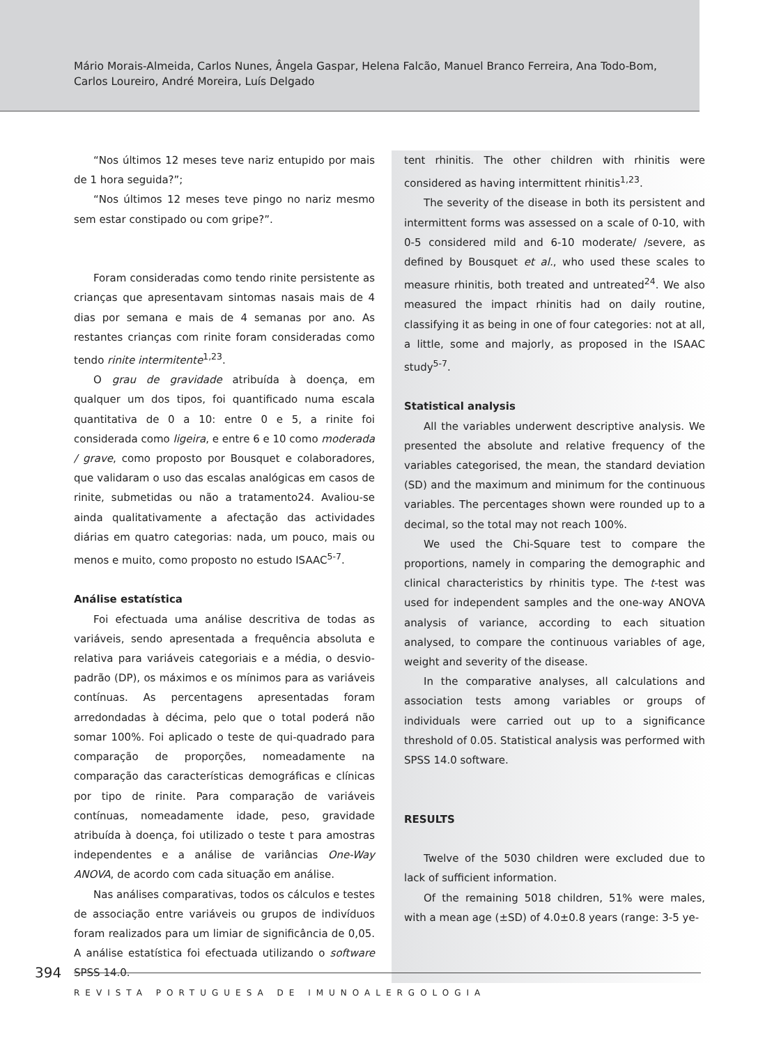Mário Morais-Almeida, Carlos Nunes, Ângela Gaspar, Helena Falcão, Manuel Branco Ferreira, Ana Todo-Bom,
Carlos Loureiro, André Moreira, Luís Delgado
“Nos últimos 12 meses teve nariz entupido por mais de 1 hora seguida?”;
“Nos últimos 12 meses teve pingo no nariz mesmo sem estar constipado ou com gripe?”.
Foram consideradas como tendo rinite persistente as crianças que apresentavam sintomas nasais mais de 4 dias por semana e mais de 4 semanas por ano. As restantes crianças com rinite foram consideradas como tendo rinite intermitente<sup>1,23</sup>.
O grau de gravidade atribuída à doença, em qualquer um dos tipos, foi quantificado numa escala quantitativa de 0 a 10: entre 0 e 5, a rinite foi considerada como ligeira, e entre 6 e 10 como moderada / grave, como proposto por Bousquet e colaboradores, que validaram o uso das escalas analógicas em casos de rinite, submetidas ou não a tratamento24. Avaliou-se ainda qualitativamente a afectação das actividades diárias em quatro categorias: nada, um pouco, mais ou menos e muito, como proposto no estudo ISAAC<sup>5-7</sup>.
Análise estatística
Foi efectuada uma análise descritiva de todas as variáveis, sendo apresentada a frequência absoluta e relativa para variáveis categoriais e a média, o desvio-padrão (DP), os máximos e os mínimos para as variáveis contínuas. As percentagens apresentadas foram arredondadas à décima, pelo que o total poderá não somar 100%. Foi aplicado o teste de qui-quadrado para comparação de proporções, nomeadamente na comparação das características demográficas e clínicas por tipo de rinite. Para comparação de variáveis contínuas, nomeadamente idade, peso, gravidade atribuída à doença, foi utilizado o teste t para amostras independentes e a análise de variâncias One-Way ANOVA, de acordo com cada situação em análise.
Nas análises comparativas, todos os cálculos e testes de associação entre variáveis ou grupos de indivíduos foram realizados para um limiar de significância de 0,05. A análise estatística foi efectuada utilizando o software SPSS 14.0.
tent rhinitis. The other children with rhinitis were considered as having intermittent rhinitis<sup>1,23</sup>.
The severity of the disease in both its persistent and intermittent forms was assessed on a scale of 0-10, with 0-5 considered mild and 6-10 moderate/ /severe, as defined by Bousquet et al., who used these scales to measure rhinitis, both treated and untreated<sup>24</sup>. We also measured the impact rhinitis had on daily routine, classifying it as being in one of four categories: not at all, a little, some and majorly, as proposed in the ISAAC study<sup>5-7</sup>.
Statistical analysis
All the variables underwent descriptive analysis. We presented the absolute and relative frequency of the variables categorised, the mean, the standard deviation (SD) and the maximum and minimum for the continuous variables. The percentages shown were rounded up to a decimal, so the total may not reach 100%.
We used the Chi-Square test to compare the proportions, namely in comparing the demographic and clinical characteristics by rhinitis type. The t-test was used for independent samples and the one-way ANOVA analysis of variance, according to each situation analysed, to compare the continuous variables of age, weight and severity of the disease.
In the comparative analyses, all calculations and association tests among variables or groups of individuals were carried out up to a significance threshold of 0.05. Statistical analysis was performed with SPSS 14.0 software.
RESULTS
Twelve of the 5030 children were excluded due to lack of sufficient information.
Of the remaining 5018 children, 51% were males, with a mean age (±SD) of 4.0±0.8 years (range: 3-5 ye-
394
REVISTA PORTUGUESA DE IMUNOALERGOLOGIA